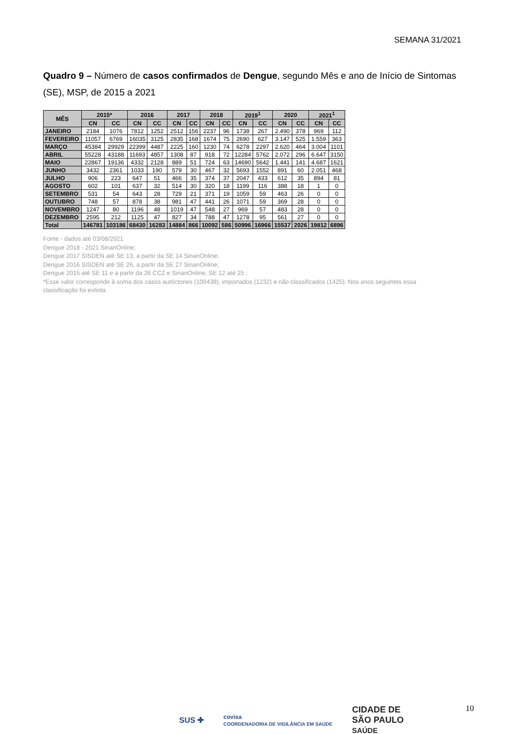SEMANA 31/2021
Quadro 9 – Número de casos confirmados de Dengue, segundo Mês e ano de Início de Sintomas (SE), MSP, de 2015 a 2021
| MÊS | 2015* | | 2016 | | 2017 | | 2018 | | 2019<sup>1</sup> | | 2020 | | 2021<sup>1</sup> | |
| --- | --- | --- | --- | --- | --- | --- | --- | --- | --- | --- | --- | --- | --- | --- |
| | CN | CC | CN | CC | CN | CC | CN | CC | CN | CC | CN | CC | CN | CC |
| JANEIRO | 2184 | 1076 | 7812 | 1252 | 2512 | 156 | 2237 | 96 | 1738 | 267 | 2.490 | 378 | 969 | 112 |
| FEVEREIRO | 11057 | 6769 | 16035 | 3125 | 2835 | 168 | 1674 | 75 | 2690 | 627 | 3.147 | 525 | 1.559 | 363 |
| MARÇO | 45384 | 29929 | 22399 | 4487 | 2225 | 160 | 1230 | 74 | 6278 | 2297 | 2.620 | 464 | 3.004 | 1101 |
| ABRIL | 55228 | 43188 | 11693 | 4857 | 1308 | 87 | 918 | 72 | 12284 | 5762 | 2.072 | 296 | 6.647 | 3150 |
| MAIO | 22867 | 19136 | 4332 | 2128 | 889 | 51 | 724 | 63 | 14690 | 5642 | 1.441 | 141 | 4.687 | 1621 |
| JUNHO | 3432 | 2361 | 1033 | 190 | 579 | 30 | 467 | 32 | 5693 | 1552 | 891 | 60 | 2.051 | 468 |
| JULHO | 906 | 223 | 647 | 51 | 466 | 35 | 374 | 37 | 2047 | 433 | 612 | 35 | 894 | 81 |
| AGOSTO | 602 | 101 | 637 | 32 | 514 | 30 | 320 | 18 | 1199 | 116 | 388 | 18 | 1 | 0 |
| SETEMBRO | 531 | 54 | 643 | 28 | 729 | 21 | 371 | 19 | 1059 | 59 | 463 | 26 | 0 | 0 |
| OUTUBRO | 748 | 57 | 878 | 38 | 981 | 47 | 441 | 26 | 1071 | 59 | 369 | 28 | 0 | 0 |
| NOVEMBRO | 1247 | 80 | 1196 | 48 | 1019 | 47 | 548 | 27 | 969 | 57 | 483 | 28 | 0 | 0 |
| DEZEMBRO | 2595 | 212 | 1125 | 47 | 827 | 34 | 788 | 47 | 1278 | 95 | 561 | 27 | 0 | 0 |
| Total | 146781 | 103186 | 68430 | 16283 | 14884 | 866 | 10092 | 586 | 50996 | 16966 | 15537 | 2026 | 19812 | 6896 |
Fonte - dados até 03/08/2021
Dengue 2018 - 2021 SinanOnline;
Dengue 2017 SISDEN até SE 13, a partir da SE 14 SinanOnline;
Dengue 2016 SISDEN até SE 26, a partir da SE 27 SinanOnline;
Dengue 2015 até SE 11 e a partir da 26 CCZ e SinanOnline; SE 12 até 25 ;
*Esse valor corresponde à soma dos casos autóctones (100438), importados (1232) e não classificados (1425). Nos anos seguintes essa classificação foi extinta
10
SUS ✚ covisa
COORDENADORIA DE VIGILÂNCIA EM SAÚDE CIDADE DE
SÃO PAULO
SAÚDE